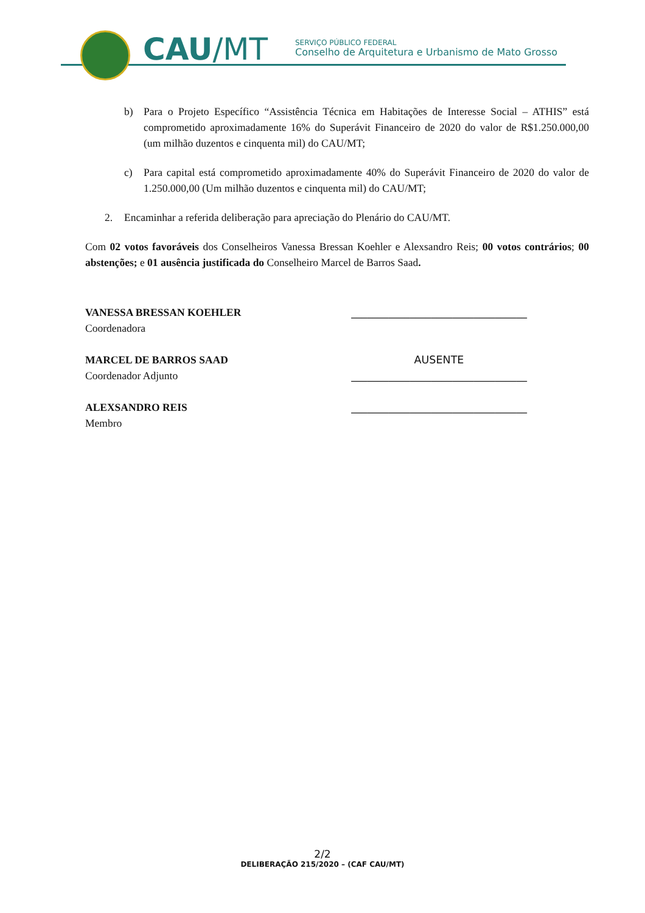CAU/MT
SERVIÇO PÚBLICO FEDERAL
Conselho de Arquitetura e Urbanismo de Mato Grosso
b) Para o Projeto Específico “Assistência Técnica em Habitações de Interesse Social – ATHIS” está comprometido aproximadamente 16% do Superávit Financeiro de 2020 do valor de R$1.250.000,00 (um milhão duzentos e cinquenta mil) do CAU/MT;
c) Para capital está comprometido aproximadamente 40% do Superávit Financeiro de 2020 do valor de 1.250.000,00 (Um milhão duzentos e cinquenta mil) do CAU/MT;
2. Encaminhar a referida deliberação para apreciação do Plenário do CAU/MT.
Com 02 votos favoráveis dos Conselheiros Vanessa Bressan Koehler e Alexsandro Reis; 00 votos contrários; 00 abstenções; e 01 ausência justificada do Conselheiro Marcel de Barros Saad.
VANESSA BRESSAN KOEHLER
Coordenadora
_________________________________
MARCEL DE BARROS SAAD
Coordenador Adjunto
AUSENTE
_________________________________
ALEXSANDRO REIS
Membro
_________________________________
2/2
DELIBERAÇÃO 215/2020 – (CAF CAU/MT)